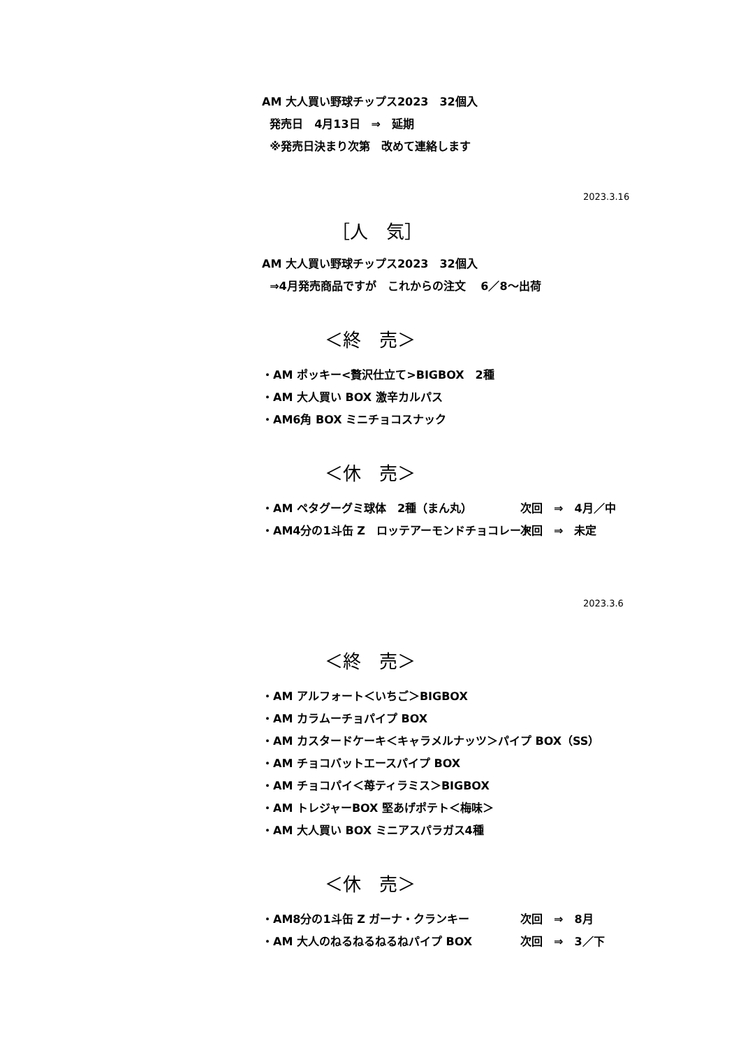AM 大人買い野球チップス2023　32個入
発売日　4月13日　⇒　延期
※発売日決まり次第　改めて連絡します
2023.3.16
［人　気］
AM 大人買い野球チップス2023　32個入
⇒4月発売商品ですが　これからの注文　 6／8～出荷
＜終　売＞
・AM ポッキー<贅沢仕立て>BIGBOX　2種
・AM 大人買い BOX 激辛カルパス
・AM6角 BOX ミニチョコスナック
＜休　売＞
・AM ペタグーグミ球体　2種（まん丸） 次回　⇒　4月／中
・AM4分の1斗缶 Z　ロッテアーモンドチョコレート 次回　⇒　未定
2023.3.6
＜終　売＞
・AM アルフォート＜いちご＞BIGBOX
・AM カラムーチョパイプ BOX
・AM カスタードケーキ＜キャラメルナッツ＞パイプ BOX（SS）
・AM チョコバットエースパイプ BOX
・AM チョコパイ＜苺ティラミス＞BIGBOX
・AM トレジャーBOX 堅あげポテト＜梅味＞
・AM 大人買い BOX ミニアスパラガス4種
＜休　売＞
・AM8分の1斗缶 Z ガーナ・クランキー 次回　⇒　8月
・AM 大人のねるねるねるねパイプ BOX 次回　⇒　3／下